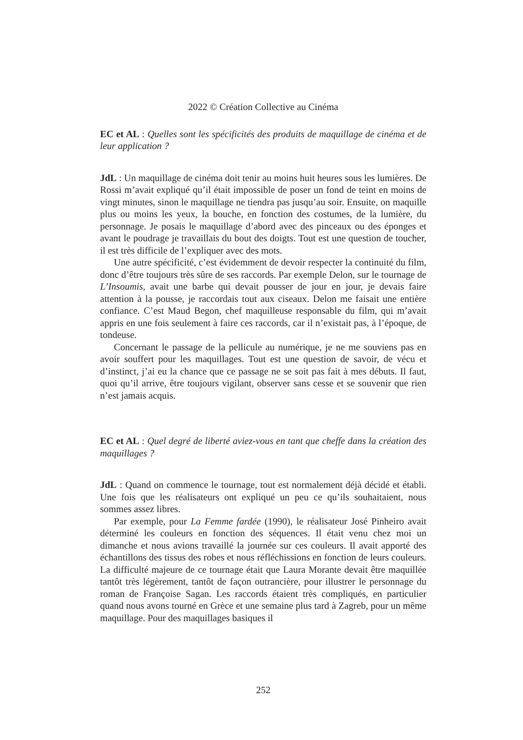2022 © Création Collective au Cinéma
EC et AL : Quelles sont les spécificités des produits de maquillage de cinéma et de leur application ?
JdL : Un maquillage de cinéma doit tenir au moins huit heures sous les lumières. De Rossi m’avait expliqué qu’il était impossible de poser un fond de teint en moins de vingt minutes, sinon le maquillage ne tiendra pas jusqu’au soir. Ensuite, on maquille plus ou moins les yeux, la bouche, en fonction des costumes, de la lumière, du personnage. Je posais le maquillage d’abord avec des pinceaux ou des éponges et avant le poudrage je travaillais du bout des doigts. Tout est une question de toucher, il est très difficile de l’expliquer avec des mots.
Une autre spécificité, c’est évidemment de devoir respecter la continuité du film, donc d’être toujours très sûre de ses raccords. Par exemple Delon, sur le tournage de L’Insoumis, avait une barbe qui devait pousser de jour en jour, je devais faire attention à la pousse, je raccordais tout aux ciseaux. Delon me faisait une entière confiance. C’est Maud Begon, chef maquilleuse responsable du film, qui m’avait appris en une fois seulement à faire ces raccords, car il n’existait pas, à l’époque, de tondeuse.
Concernant le passage de la pellicule au numérique, je ne me souviens pas en avoir souffert pour les maquillages. Tout est une question de savoir, de vécu et d’instinct, j’ai eu la chance que ce passage ne se soit pas fait à mes débuts. Il faut, quoi qu’il arrive, être toujours vigilant, observer sans cesse et se souvenir que rien n’est jamais acquis.
EC et AL : Quel degré de liberté aviez-vous en tant que cheffe dans la création des maquillages ?
JdL : Quand on commence le tournage, tout est normalement déjà décidé et établi. Une fois que les réalisateurs ont expliqué un peu ce qu’ils souhaitaient, nous sommes assez libres.
Par exemple, pour La Femme fardée (1990), le réalisateur José Pinheiro avait déterminé les couleurs en fonction des séquences. Il était venu chez moi un dimanche et nous avions travaillé la journée sur ces couleurs. Il avait apporté des échantillons des tissus des robes et nous réfléchissions en fonction de leurs couleurs. La difficulté majeure de ce tournage était que Laura Morante devait être maquillée tantôt très légèrement, tantôt de façon outrancière, pour illustrer le personnage du roman de Françoise Sagan. Les raccords étaient très compliqués, en particulier quand nous avons tourné en Grèce et une semaine plus tard à Zagreb, pour un même maquillage. Pour des maquillages basiques il
252